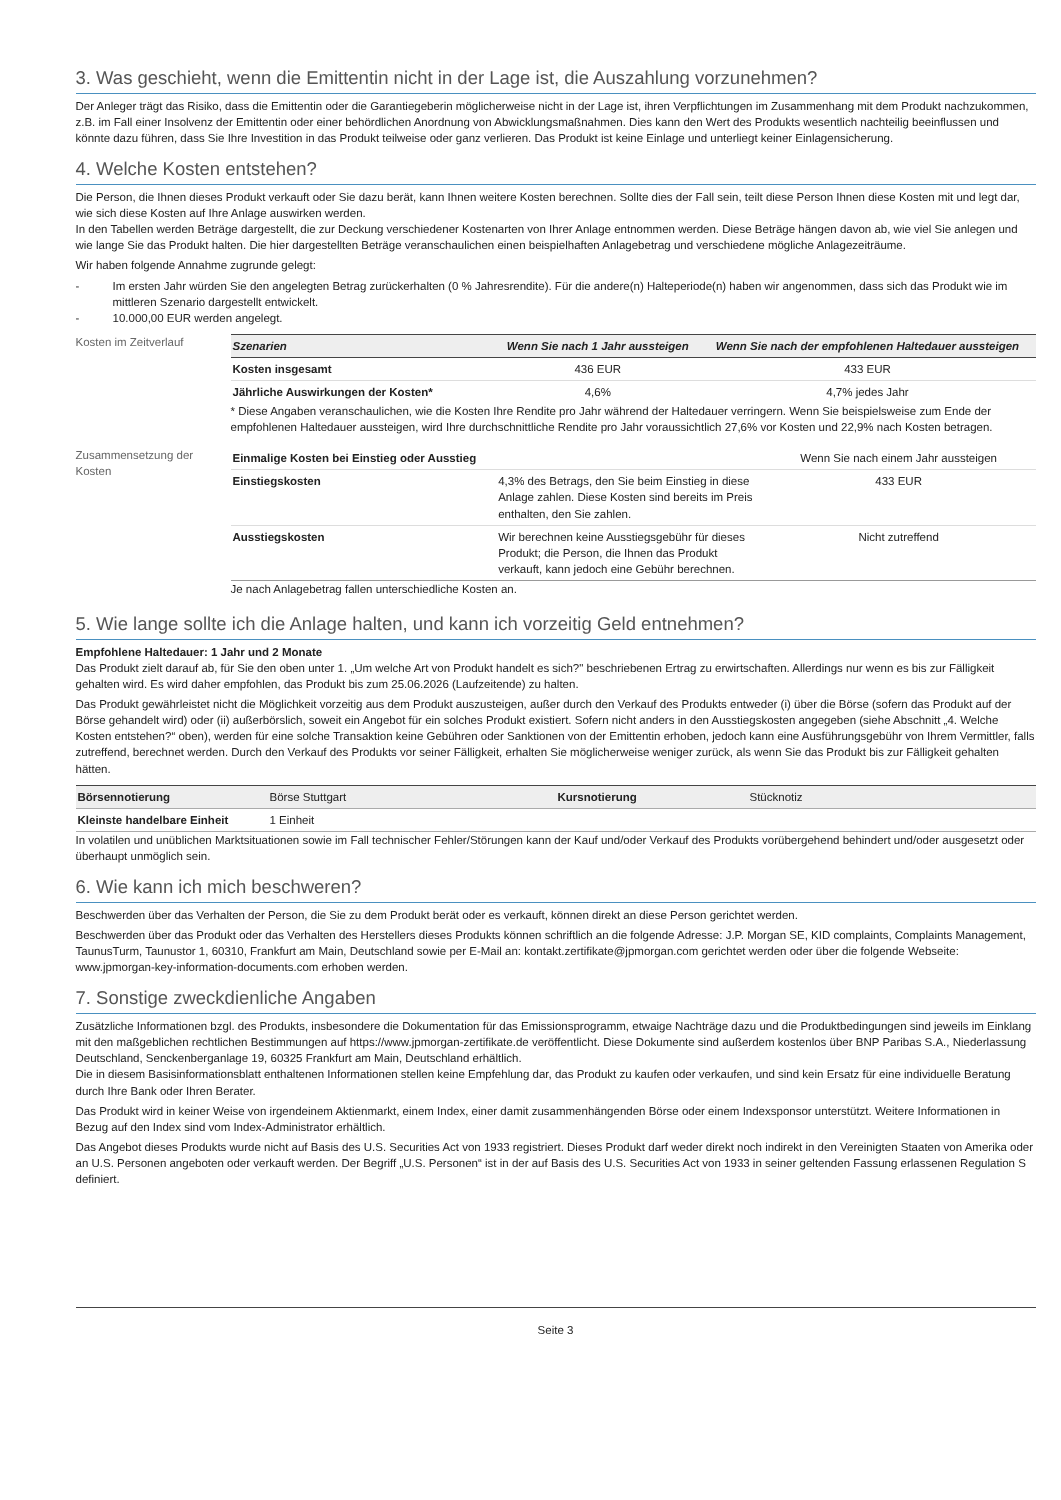3. Was geschieht, wenn die Emittentin nicht in der Lage ist, die Auszahlung vorzunehmen?
Der Anleger trägt das Risiko, dass die Emittentin oder die Garantiegeberin möglicherweise nicht in der Lage ist, ihren Verpflichtungen im Zusammenhang mit dem Produkt nachzukommen, z.B. im Fall einer Insolvenz der Emittentin oder einer behördlichen Anordnung von Abwicklungsmaßnahmen. Dies kann den Wert des Produkts wesentlich nachteilig beeinflussen und könnte dazu führen, dass Sie Ihre Investition in das Produkt teilweise oder ganz verlieren. Das Produkt ist keine Einlage und unterliegt keiner Einlagensicherung.
4. Welche Kosten entstehen?
Die Person, die Ihnen dieses Produkt verkauft oder Sie dazu berät, kann Ihnen weitere Kosten berechnen. Sollte dies der Fall sein, teilt diese Person Ihnen diese Kosten mit und legt dar, wie sich diese Kosten auf Ihre Anlage auswirken werden.
In den Tabellen werden Beträge dargestellt, die zur Deckung verschiedener Kostenarten von Ihrer Anlage entnommen werden. Diese Beträge hängen davon ab, wie viel Sie anlegen und wie lange Sie das Produkt halten. Die hier dargestellten Beträge veranschaulichen einen beispielhaften Anlagebetrag und verschiedene mögliche Anlagezeiträume.
Wir haben folgende Annahme zugrunde gelegt:
- Im ersten Jahr würden Sie den angelegten Betrag zurückerhalten (0 % Jahresrendite). Für die andere(n) Halteperiode(n) haben wir angenommen, dass sich das Produkt wie im mittleren Szenario dargestellt entwickelt.
- 10.000,00 EUR werden angelegt.
Kosten im Zeitverlauf
| Szenarien | Wenn Sie nach 1 Jahr aussteigen | Wenn Sie nach der empfohlenen Haltedauer aussteigen |
| --- | --- | --- |
| Kosten insgesamt | 436 EUR | 433 EUR |
| Jährliche Auswirkungen der Kosten* | 4,6% | 4,7% jedes Jahr |
* Diese Angaben veranschaulichen, wie die Kosten Ihre Rendite pro Jahr während der Haltedauer verringern. Wenn Sie beispielsweise zum Ende der empfohlenen Haltedauer aussteigen, wird Ihre durchschnittliche Rendite pro Jahr voraussichtlich 27,6% vor Kosten und 22,9% nach Kosten betragen.
Zusammensetzung der Kosten
| Einmalige Kosten bei Einstieg oder Ausstieg | | Wenn Sie nach einem Jahr aussteigen |
| Einstiegskosten | 4,3% des Betrags, den Sie beim Einstieg in diese Anlage zahlen. Diese Kosten sind bereits im Preis enthalten, den Sie zahlen. | 433 EUR |
| Ausstiegskosten | Wir berechnen keine Ausstiegsgebühr für dieses Produkt; die Person, die Ihnen das Produkt verkauft, kann jedoch eine Gebühr berechnen. | Nicht zutreffend |
Je nach Anlagebetrag fallen unterschiedliche Kosten an.
5. Wie lange sollte ich die Anlage halten, und kann ich vorzeitig Geld entnehmen?
Empfohlene Haltedauer: 1 Jahr und 2 Monate
Das Produkt zielt darauf ab, für Sie den oben unter 1. „Um welche Art von Produkt handelt es sich?" beschriebenen Ertrag zu erwirtschaften. Allerdings nur wenn es bis zur Fälligkeit gehalten wird. Es wird daher empfohlen, das Produkt bis zum 25.06.2026 (Laufzeitende) zu halten.
Das Produkt gewährleistet nicht die Möglichkeit vorzeitig aus dem Produkt auszusteigen, außer durch den Verkauf des Produkts entweder (i) über die Börse (sofern das Produkt auf der Börse gehandelt wird) oder (ii) außerbörslich, soweit ein Angebot für ein solches Produkt existiert. Sofern nicht anders in den Ausstiegskosten angegeben (siehe Abschnitt „4. Welche Kosten entstehen?“ oben), werden für eine solche Transaktion keine Gebühren oder Sanktionen von der Emittentin erhoben, jedoch kann eine Ausführungsgebühr von Ihrem Vermittler, falls zutreffend, berechnet werden. Durch den Verkauf des Produkts vor seiner Fälligkeit, erhalten Sie möglicherweise weniger zurück, als wenn Sie das Produkt bis zur Fälligkeit gehalten hätten.
| Börsennotierung | Börse Stuttgart | Kursnotierung | Stücknotiz |
| Kleinste handelbare Einheit | 1 Einheit | | |
In volatilen und unüblichen Marktsituationen sowie im Fall technischer Fehler/Störungen kann der Kauf und/oder Verkauf des Produkts vorübergehend behindert und/oder ausgesetzt oder überhaupt unmöglich sein.
6. Wie kann ich mich beschweren?
Beschwerden über das Verhalten der Person, die Sie zu dem Produkt berät oder es verkauft, können direkt an diese Person gerichtet werden.
Beschwerden über das Produkt oder das Verhalten des Herstellers dieses Produkts können schriftlich an die folgende Adresse: J.P. Morgan SE, KID complaints, Complaints Management, TaunusTurm, Taunustor 1, 60310, Frankfurt am Main, Deutschland sowie per E-Mail an: kontakt.zertifikate@jpmorgan.com gerichtet werden oder über die folgende Webseite: www.jpmorgan-key-information-documents.com erhoben werden.
7. Sonstige zweckdienliche Angaben
Zusätzliche Informationen bzgl. des Produkts, insbesondere die Dokumentation für das Emissionsprogramm, etwaige Nachträge dazu und die Produktbedingungen sind jeweils im Einklang mit den maßgeblichen rechtlichen Bestimmungen auf https://www.jpmorgan-zertifikate.de veröffentlicht. Diese Dokumente sind außerdem kostenlos über BNP Paribas S.A., Niederlassung Deutschland, Senckenberganlage 19, 60325 Frankfurt am Main, Deutschland erhältlich.
Die in diesem Basisinformationsblatt enthaltenen Informationen stellen keine Empfehlung dar, das Produkt zu kaufen oder verkaufen, und sind kein Ersatz für eine individuelle Beratung durch Ihre Bank oder Ihren Berater.
Das Produkt wird in keiner Weise von irgendeinem Aktienmarkt, einem Index, einer damit zusammenhängenden Börse oder einem Indexsponsor unterstützt. Weitere Informationen in Bezug auf den Index sind vom Index-Administrator erhältlich.
Das Angebot dieses Produkts wurde nicht auf Basis des U.S. Securities Act von 1933 registriert. Dieses Produkt darf weder direkt noch indirekt in den Vereinigten Staaten von Amerika oder an U.S. Personen angeboten oder verkauft werden. Der Begriff „U.S. Personen“ ist in der auf Basis des U.S. Securities Act von 1933 in seiner geltenden Fassung erlassenen Regulation S definiert.
Seite 3